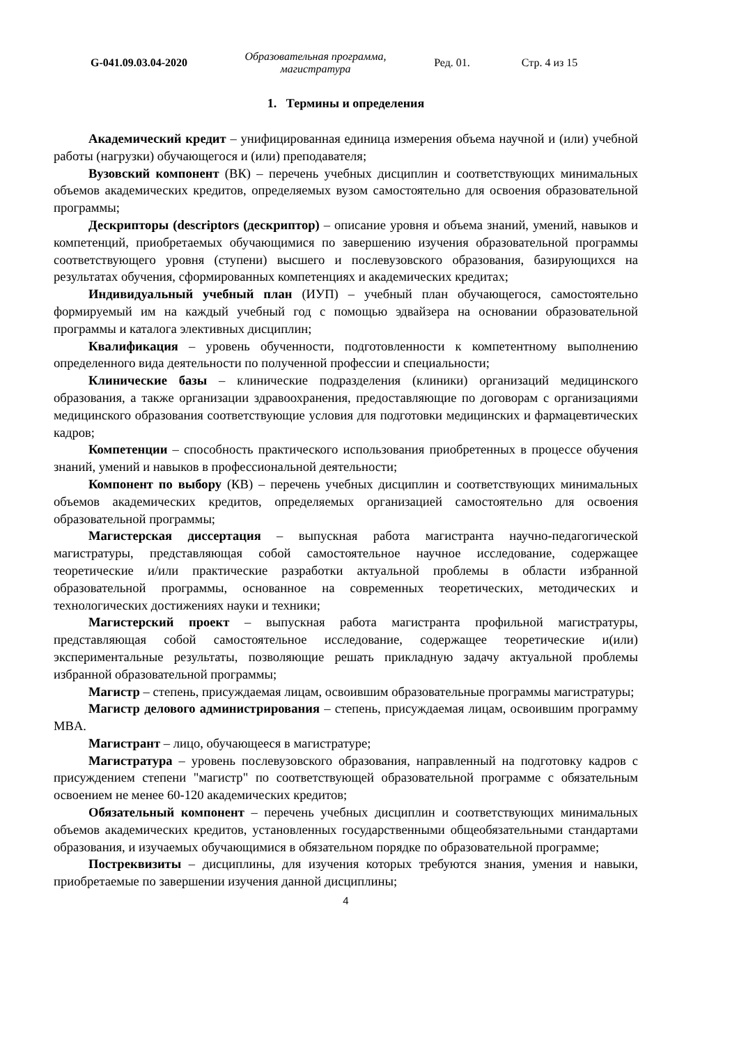G-041.09.03.04-2020
Образовательная программа, магистратура
Ред. 01. Стр. 4 из 15
1. Термины и определения
Академический кредит – унифицированная единица измерения объема научной и (или) учебной работы (нагрузки) обучающегося и (или) преподавателя;
Вузовский компонент (ВК) – перечень учебных дисциплин и соответствующих минимальных объемов академических кредитов, определяемых вузом самостоятельно для освоения образовательной программы;
Дескрипторы (descriptors (дескриптор) – описание уровня и объема знаний, умений, навыков и компетенций, приобретаемых обучающимися по завершению изучения образовательной программы соответствующего уровня (ступени) высшего и послевузовского образования, базирующихся на результатах обучения, сформированных компетенциях и академических кредитах;
Индивидуальный учебный план (ИУП) – учебный план обучающегося, самостоятельно формируемый им на каждый учебный год с помощью эдвайзера на основании образовательной программы и каталога элективных дисциплин;
Квалификация – уровень обученности, подготовленности к компетентному выполнению определенного вида деятельности по полученной профессии и специальности;
Клинические базы – клинические подразделения (клиники) организаций медицинского образования, а также организации здравоохранения, предоставляющие по договорам с организациями медицинского образования соответствующие условия для подготовки медицинских и фармацевтических кадров;
Компетенции – способность практического использования приобретенных в процессе обучения знаний, умений и навыков в профессиональной деятельности;
Компонент по выбору (КВ) – перечень учебных дисциплин и соответствующих минимальных объемов академических кредитов, определяемых организацией самостоятельно для освоения образовательной программы;
Магистерская диссертация – выпускная работа магистранта научно-педагогической магистратуры, представляющая собой самостоятельное научное исследование, содержащее теоретические и/или практические разработки актуальной проблемы в области избранной образовательной программы, основанное на современных теоретических, методических и технологических достижениях науки и техники;
Магистерский проект – выпускная работа магистранта профильной магистратуры, представляющая собой самостоятельное исследование, содержащее теоретические и(или) экспериментальные результаты, позволяющие решать прикладную задачу актуальной проблемы избранной образовательной программы;
Магистр – степень, присуждаемая лицам, освоившим образовательные программы магистратуры;
Магистр делового администрирования – степень, присуждаемая лицам, освоившим программу MBA.
Магистрант – лицо, обучающееся в магистратуре;
Магистратура – уровень послевузовского образования, направленный на подготовку кадров с присуждением степени "магистр" по соответствующей образовательной программе с обязательным освоением не менее 60-120 академических кредитов;
Обязательный компонент – перечень учебных дисциплин и соответствующих минимальных объемов академических кредитов, установленных государственными общеобязательными стандартами образования, и изучаемых обучающимися в обязательном порядке по образовательной программе;
Постреквизиты – дисциплины, для изучения которых требуются знания, умения и навыки, приобретаемые по завершении изучения данной дисциплины;
4